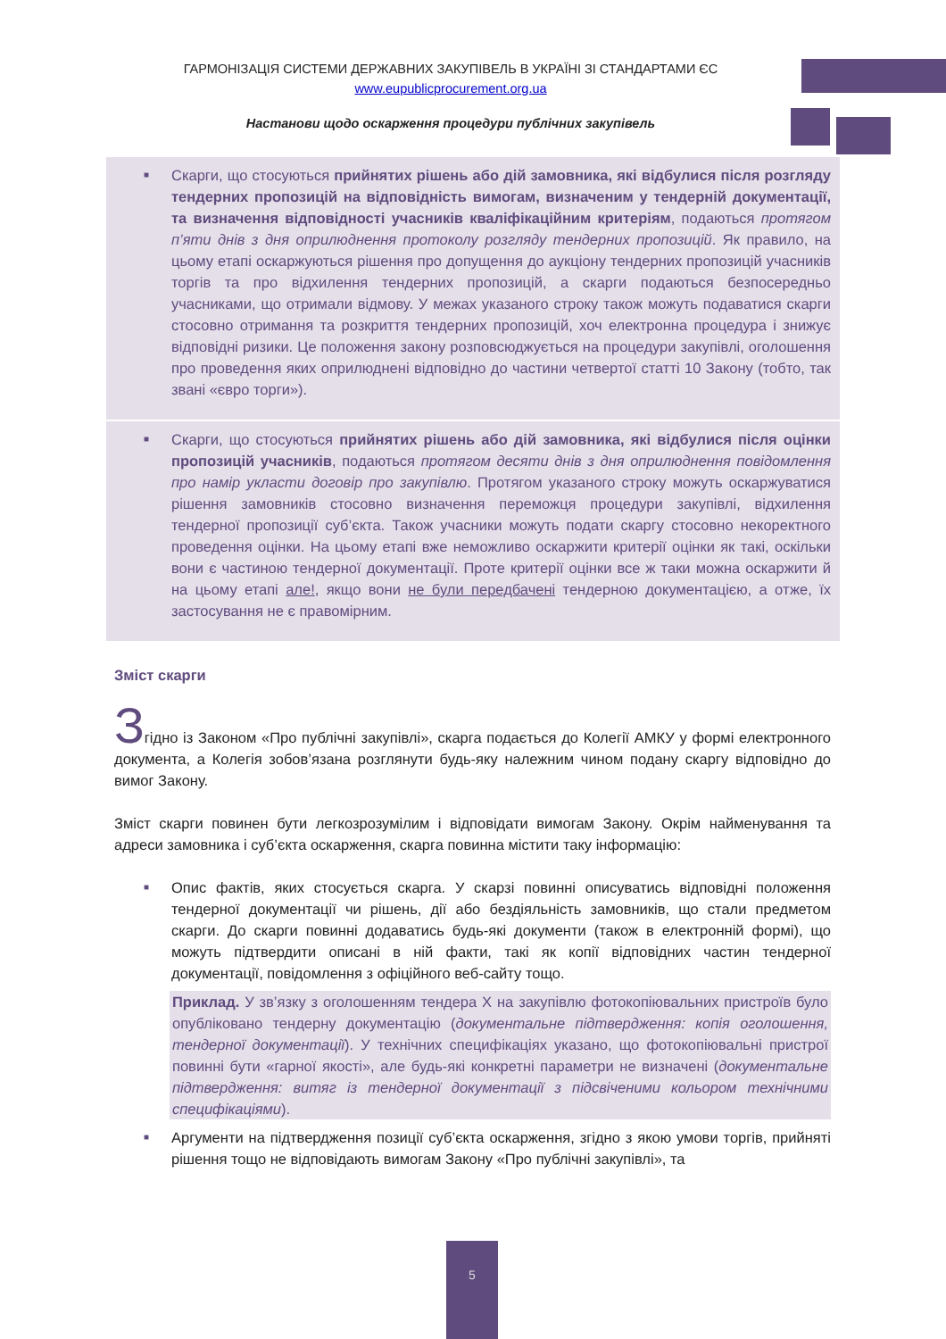ГАРМОНІЗАЦІЯ СИСТЕМИ ДЕРЖАВНИХ ЗАКУПІВЕЛЬ В УКРАЇНІ ЗІ СТАНДАРТАМИ ЄС
www.eupublicprocurement.org.ua
Настанови щодо оскарження процедури публічних закупівель
■ Скарги, що стосуються прийнятих рішень або дій замовника, які відбулися після розгляду тендерних пропозицій на відповідність вимогам, визначеним у тендерній документації, та визначення відповідності учасників кваліфікаційним критеріям, подаються протягом п’яти днів з дня оприлюднення протоколу розгляду тендерних пропозицій. Як правило, на цьому етапі оскаржуються рішення про допущення до аукціону тендерних пропозицій учасників торгів та про відхилення тендерних пропозицій, а скарги подаються безпосередньо учасниками, що отримали відмову. У межах указаного строку також можуть подаватися скарги стосовно отримання та розкриття тендерних пропозицій, хоч електронна процедура і знижує відповідні ризики. Це положення закону розповсюджується на процедури закупівлі, оголошення про проведення яких оприлюднені відповідно до частини четвертої статті 10 Закону (тобто, так звані «євро торги»).
■ Скарги, що стосуються прийнятих рішень або дій замовника, які відбулися після оцінки пропозицій учасників, подаються протягом десяти днів з дня оприлюднення повідомлення про намір укласти договір про закупівлю. Протягом указаного строку можуть оскаржуватися рішення замовників стосовно визначення переможця процедури закупівлі, відхилення тендерної пропозиції суб’єкта. Також учасники можуть подати скаргу стосовно некоректного проведення оцінки. На цьому етапі вже неможливо оскаржити критерії оцінки як такі, оскільки вони є частиною тендерної документації. Проте критерії оцінки все ж таки можна оскаржити й на цьому етапі але!, якщо вони не були передбачені тендерною документацією, а отже, їх застосування не є правомірним.
Зміст скарги
Згідно із Законом «Про публічні закупівлі», скарга подається до Колегії АМКУ у формі електронного документа, а Колегія зобов’язана розглянути будь-яку належним чином подану скаргу відповідно до вимог Закону.
Зміст скарги повинен бути легкозрозумілим і відповідати вимогам Закону. Окрім найменування та адреси замовника і суб’єкта оскарження, скарга повинна містити таку інформацію:
■ Опис фактів, яких стосується скарга. У скарзі повинні описуватись відповідні положення тендерної документації чи рішень, дії або бездіяльність замовників, що стали предметом скарги. До скарги повинні додаватись будь-які документи (також в електронній формі), що можуть підтвердити описані в ній факти, такі як копії відповідних частин тендерної документації, повідомлення з офіційного веб-сайту тощо.
Приклад. У зв’язку з оголошенням тендера Х на закупівлю фотокопіювальних пристроїв було опубліковано тендерну документацію (документальне підтвердження: копія оголошення, тендерної документації). У технічних специфікаціях указано, що фотокопіювальні пристрої повинні бути «гарної якості», але будь-які конкретні параметри не визначені (документальне підтвердження: витяг із тендерної документації з підсвіченими кольором технічними специфікаціями).
■ Аргументи на підтвердження позиції суб’єкта оскарження, згідно з якою умови торгів, прийняті рішення тощо не відповідають вимогам Закону «Про публічні закупівлі», та
5